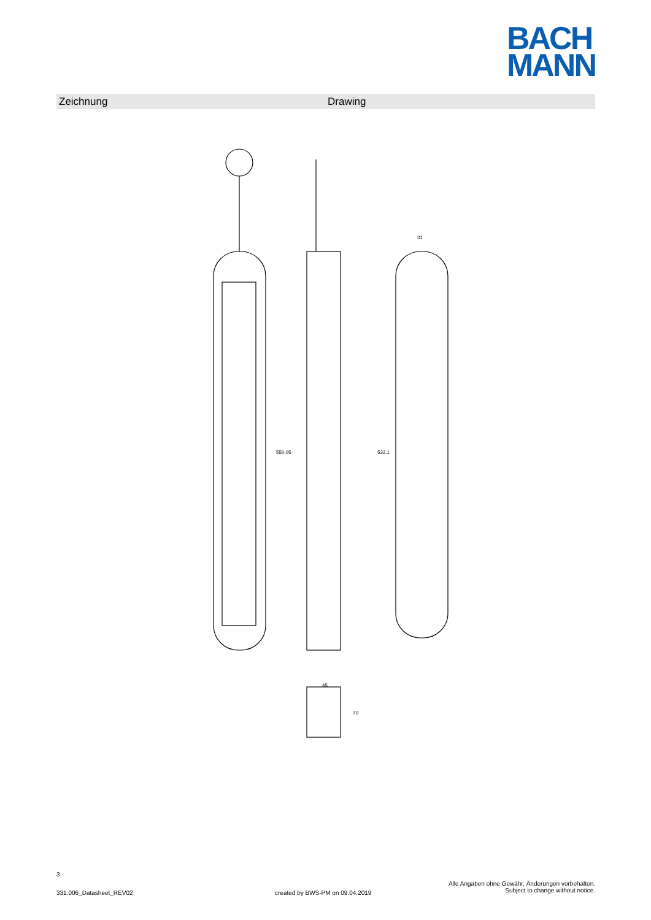BACH
MANN
Zeichnung Drawing
550,05
532,1
31
45
70
3
331.006_Datasheet_REV02
created by BWS-PM on 09.04.2019
Alle Angaben ohne Gewähr, Änderungen vorbehalten.
Subject to change without notice.